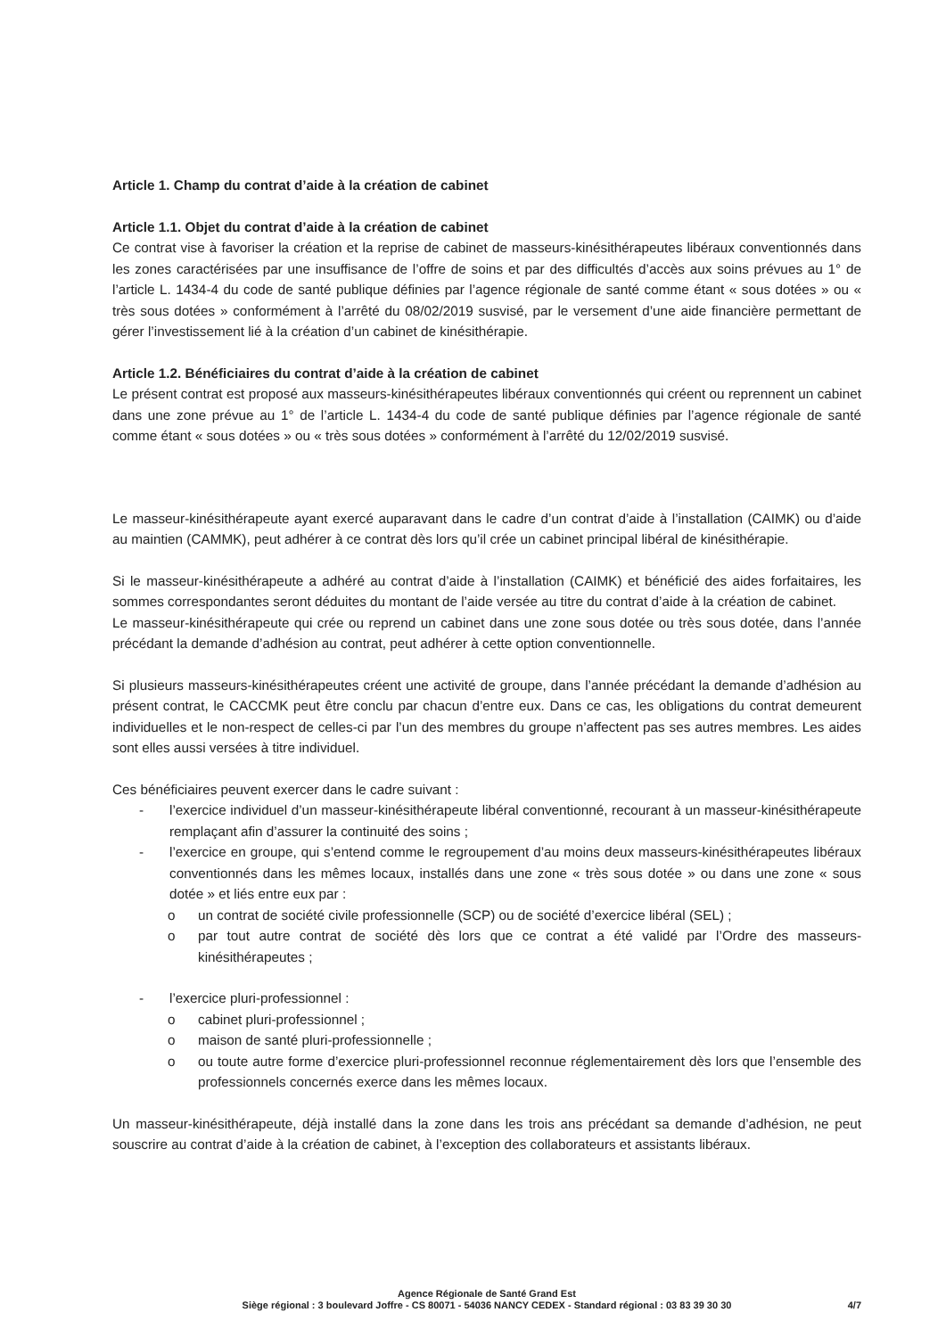Article 1. Champ du contrat d’aide à la création de cabinet
Article 1.1. Objet du contrat d’aide à la création de cabinet
Ce contrat vise à favoriser la création et la reprise de cabinet de masseurs-kinésithérapeutes libéraux conventionnés dans les zones caractérisées par une insuffisance de l’offre de soins et par des difficultés d’accès aux soins prévues au 1° de l’article L. 1434-4 du code de santé publique définies par l’agence régionale de santé comme étant « sous dotées » ou « très sous dotées » conformément à l’arrêté du 08/02/2019 susvisé, par le versement d’une aide financière permettant de gérer l’investissement lié à la création d’un cabinet de kinésithérapie.
Article 1.2. Bénéficiaires du contrat d’aide à la création de cabinet
Le présent contrat est proposé aux masseurs-kinésithérapeutes libéraux conventionnés qui créent ou reprennent un cabinet dans une zone prévue au 1° de l’article L. 1434-4 du code de santé publique définies par l’agence régionale de santé comme étant « sous dotées » ou « très sous dotées » conformément à l’arrêté du 12/02/2019 susvisé.
Le masseur-kinésithérapeute ayant exercé auparavant dans le cadre d’un contrat d’aide à l’installation (CAIMK) ou d’aide au maintien (CAMMK), peut adhérer à ce contrat dès lors qu’il crée un cabinet principal libéral de kinésithérapie.
Si le masseur-kinésithérapeute a adhéré au contrat d’aide à l’installation (CAIMK) et bénéficié des aides forfaitaires, les sommes correspondantes seront déduites du montant de l’aide versée au titre du contrat d’aide à la création de cabinet.
Le masseur-kinésithérapeute qui crée ou reprend un cabinet dans une zone sous dotée ou très sous dotée, dans l’année précédant la demande d’adhésion au contrat, peut adhérer à cette option conventionnelle.
Si plusieurs masseurs-kinésithérapeutes créent une activité de groupe, dans l’année précédant la demande d’adhésion au présent contrat, le CACCMK peut être conclu par chacun d’entre eux. Dans ce cas, les obligations du contrat demeurent individuelles et le non-respect de celles-ci par l’un des membres du groupe n’affectent pas ses autres membres. Les aides sont elles aussi versées à titre individuel.
Ces bénéficiaires peuvent exercer dans le cadre suivant :
- l’exercice individuel d’un masseur-kinésithérapeute libéral conventionné, recourant à un masseur-kinésithérapeute remplaçant afin d’assurer la continuité des soins ;
- l’exercice en groupe, qui s’entend comme le regroupement d’au moins deux masseurs-kinésithérapeutes libéraux conventionnés dans les mêmes locaux, installés dans une zone « très sous dotée » ou dans une zone « sous dotée » et liés entre eux par :
o un contrat de société civile professionnelle (SCP) ou de société d’exercice libéral (SEL) ;
o par tout autre contrat de société dès lors que ce contrat a été validé par l’Ordre des masseurs-kinésithérapeutes ;
- l’exercice pluri-professionnel :
o cabinet pluri-professionnel ;
o maison de santé pluri-professionnelle ;
o ou toute autre forme d’exercice pluri-professionnel reconnue réglementairement dès lors que l’ensemble des professionnels concernés exerce dans les mêmes locaux.
Un masseur-kinésithérapeute, déjà installé dans la zone dans les trois ans précédant sa demande d’adhésion, ne peut souscrire au contrat d’aide à la création de cabinet, à l’exception des collaborateurs et assistants libéraux.
Agence Régionale de Santé Grand Est
Siège régional : 3 boulevard Joffre - CS 80071 - 54036 NANCY CEDEX - Standard régional : 03 83 39 30 30
4/7